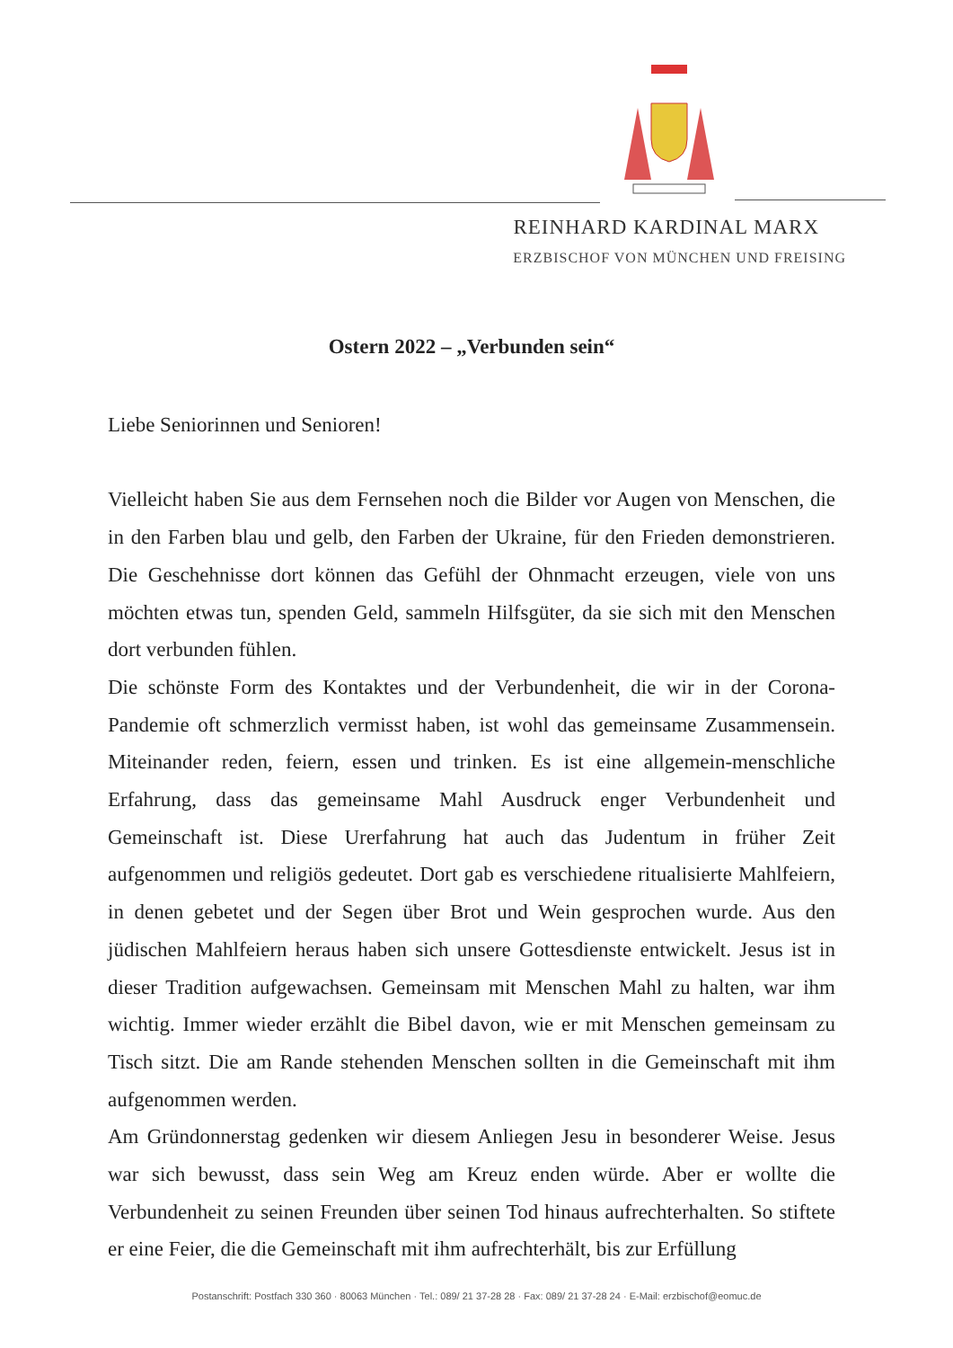REINHARD KARDINAL MARX
ERZBISCHOF VON MÜNCHEN UND FREISING
Ostern 2022 – „Verbunden sein“
Liebe Seniorinnen und Senioren!
Vielleicht haben Sie aus dem Fernsehen noch die Bilder vor Augen von Menschen, die in den Farben blau und gelb, den Farben der Ukraine, für den Frieden demonstrieren. Die Geschehnisse dort können das Gefühl der Ohnmacht erzeugen, viele von uns möchten etwas tun, spenden Geld, sammeln Hilfsgüter, da sie sich mit den Menschen dort verbunden fühlen.
Die schönste Form des Kontaktes und der Verbundenheit, die wir in der Corona-Pandemie oft schmerzlich vermisst haben, ist wohl das gemeinsame Zusammensein. Miteinander reden, feiern, essen und trinken. Es ist eine allgemein-menschliche Erfahrung, dass das gemeinsame Mahl Ausdruck enger Verbundenheit und Gemeinschaft ist. Diese Urerfahrung hat auch das Judentum in früher Zeit aufgenommen und religiös gedeutet. Dort gab es verschiedene ritualisierte Mahlfeiern, in denen gebetet und der Segen über Brot und Wein gesprochen wurde. Aus den jüdischen Mahlfeiern heraus haben sich unsere Gottesdienste entwickelt. Jesus ist in dieser Tradition aufgewachsen. Gemeinsam mit Menschen Mahl zu halten, war ihm wichtig. Immer wieder erzählt die Bibel davon, wie er mit Menschen gemeinsam zu Tisch sitzt. Die am Rande stehenden Menschen sollten in die Gemeinschaft mit ihm aufgenommen werden.
Am Gründonnerstag gedenken wir diesem Anliegen Jesu in besonderer Weise. Jesus war sich bewusst, dass sein Weg am Kreuz enden würde. Aber er wollte die Verbundenheit zu seinen Freunden über seinen Tod hinaus aufrechterhalten. So stiftete er eine Feier, die die Gemeinschaft mit ihm aufrechterhält, bis zur Erfüllung
Postanschrift: Postfach 330 360 · 80063 München · Tel.: 089/ 21 37-28 28 · Fax: 089/ 21 37-28 24 · E-Mail: erzbischof@eomuc.de